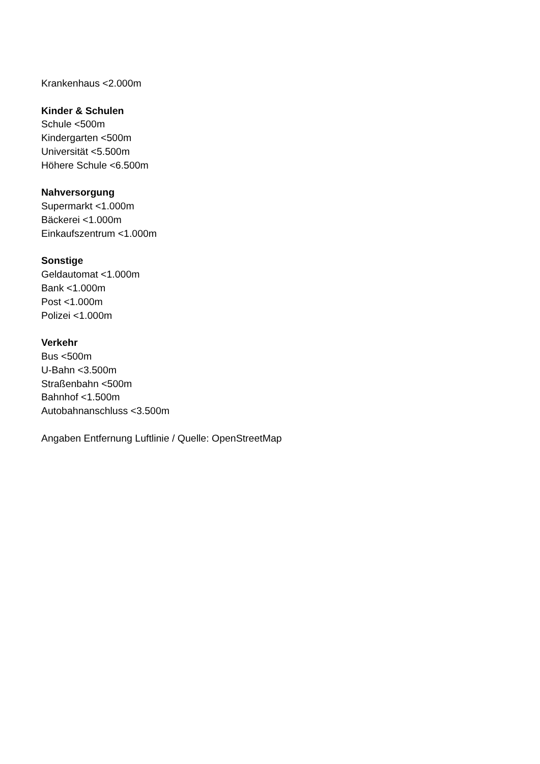Krankenhaus <2.000m
Kinder & Schulen
Schule <500m
Kindergarten <500m
Universität <5.500m
Höhere Schule <6.500m
Nahversorgung
Supermarkt <1.000m
Bäckerei <1.000m
Einkaufszentrum <1.000m
Sonstige
Geldautomat <1.000m
Bank <1.000m
Post <1.000m
Polizei <1.000m
Verkehr
Bus <500m
U-Bahn <3.500m
Straßenbahn <500m
Bahnhof <1.500m
Autobahnanschluss <3.500m
Angaben Entfernung Luftlinie / Quelle: OpenStreetMap